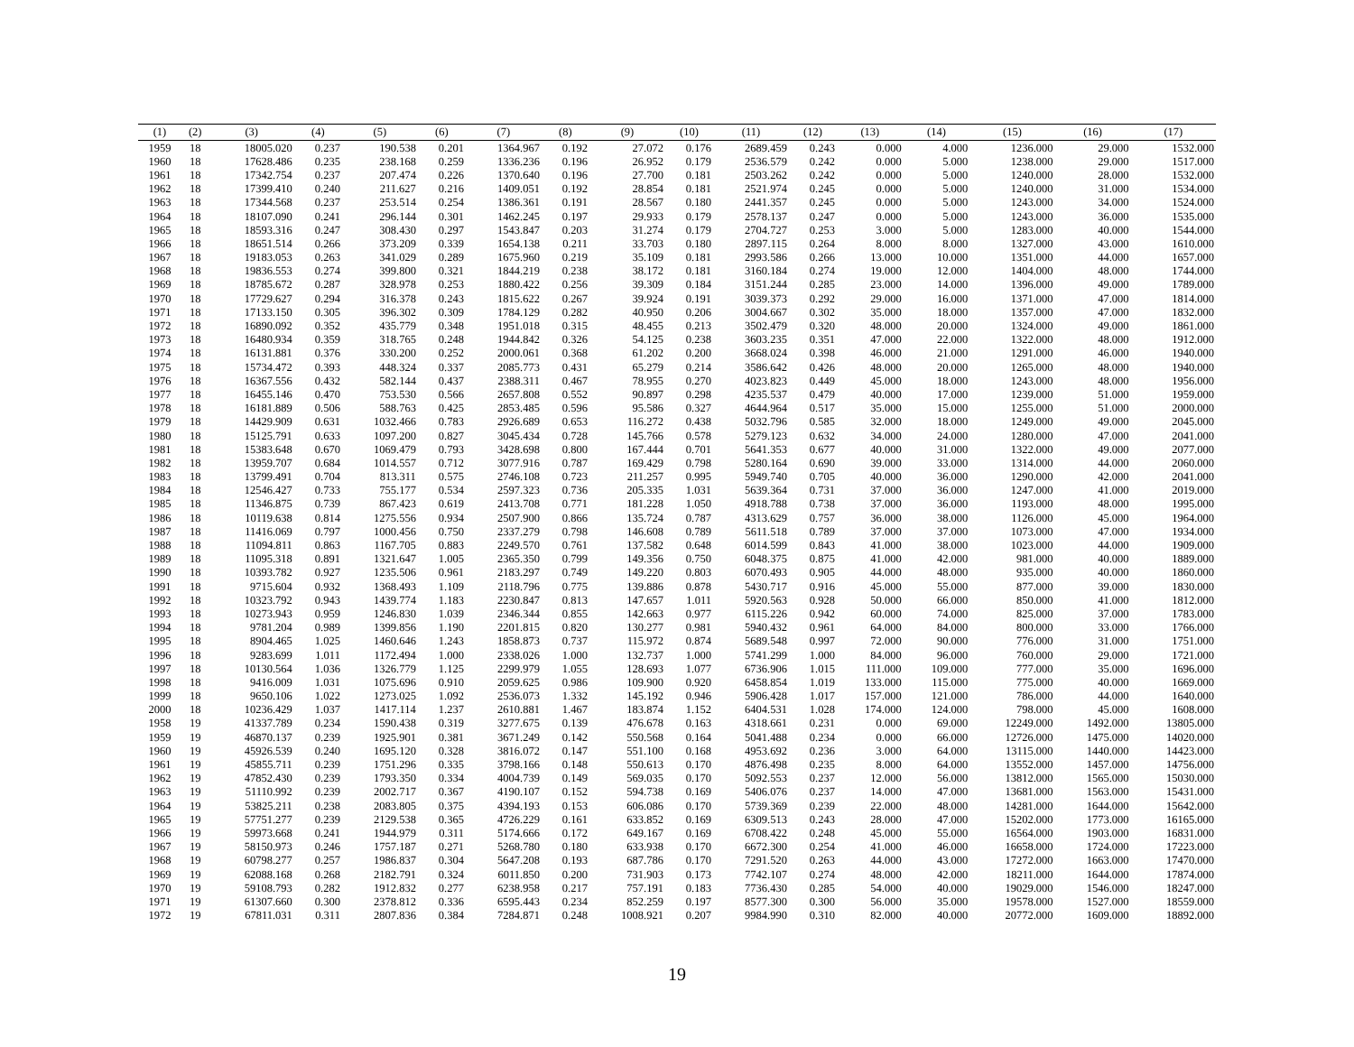| (1) | (2) | (3) | (4) | (5) | (6) | (7) | (8) | (9) | (10) | (11) | (12) | (13) | (14) | (15) | (16) | (17) |
| --- | --- | --- | --- | --- | --- | --- | --- | --- | --- | --- | --- | --- | --- | --- | --- | --- |
| 1959 | 18 | 18005.020 | 0.237 | 190.538 | 0.201 | 1364.967 | 0.192 | 27.072 | 0.176 | 2689.459 | 0.243 | 0.000 | 4.000 | 1236.000 | 29.000 | 1532.000 |
| 1960 | 18 | 17628.486 | 0.235 | 238.168 | 0.259 | 1336.236 | 0.196 | 26.952 | 0.179 | 2536.579 | 0.242 | 0.000 | 5.000 | 1238.000 | 29.000 | 1517.000 |
| 1961 | 18 | 17342.754 | 0.237 | 207.474 | 0.226 | 1370.640 | 0.196 | 27.700 | 0.181 | 2503.262 | 0.242 | 0.000 | 5.000 | 1240.000 | 28.000 | 1532.000 |
| 1962 | 18 | 17399.410 | 0.240 | 211.627 | 0.216 | 1409.051 | 0.192 | 28.854 | 0.181 | 2521.974 | 0.245 | 0.000 | 5.000 | 1240.000 | 31.000 | 1534.000 |
| 1963 | 18 | 17344.568 | 0.237 | 253.514 | 0.254 | 1386.361 | 0.191 | 28.567 | 0.180 | 2441.357 | 0.245 | 0.000 | 5.000 | 1243.000 | 34.000 | 1524.000 |
| 1964 | 18 | 18107.090 | 0.241 | 296.144 | 0.301 | 1462.245 | 0.197 | 29.933 | 0.179 | 2578.137 | 0.247 | 0.000 | 5.000 | 1243.000 | 36.000 | 1535.000 |
| 1965 | 18 | 18593.316 | 0.247 | 308.430 | 0.297 | 1543.847 | 0.203 | 31.274 | 0.179 | 2704.727 | 0.253 | 3.000 | 5.000 | 1283.000 | 40.000 | 1544.000 |
| 1966 | 18 | 18651.514 | 0.266 | 373.209 | 0.339 | 1654.138 | 0.211 | 33.703 | 0.180 | 2897.115 | 0.264 | 8.000 | 8.000 | 1327.000 | 43.000 | 1610.000 |
| 1967 | 18 | 19183.053 | 0.263 | 341.029 | 0.289 | 1675.960 | 0.219 | 35.109 | 0.181 | 2993.586 | 0.266 | 13.000 | 10.000 | 1351.000 | 44.000 | 1657.000 |
| 1968 | 18 | 19836.553 | 0.274 | 399.800 | 0.321 | 1844.219 | 0.238 | 38.172 | 0.181 | 3160.184 | 0.274 | 19.000 | 12.000 | 1404.000 | 48.000 | 1744.000 |
| 1969 | 18 | 18785.672 | 0.287 | 328.978 | 0.253 | 1880.422 | 0.256 | 39.309 | 0.184 | 3151.244 | 0.285 | 23.000 | 14.000 | 1396.000 | 49.000 | 1789.000 |
| 1970 | 18 | 17729.627 | 0.294 | 316.378 | 0.243 | 1815.622 | 0.267 | 39.924 | 0.191 | 3039.373 | 0.292 | 29.000 | 16.000 | 1371.000 | 47.000 | 1814.000 |
| 1971 | 18 | 17133.150 | 0.305 | 396.302 | 0.309 | 1784.129 | 0.282 | 40.950 | 0.206 | 3004.667 | 0.302 | 35.000 | 18.000 | 1357.000 | 47.000 | 1832.000 |
| 1972 | 18 | 16890.092 | 0.352 | 435.779 | 0.348 | 1951.018 | 0.315 | 48.455 | 0.213 | 3502.479 | 0.320 | 48.000 | 20.000 | 1324.000 | 49.000 | 1861.000 |
| 1973 | 18 | 16480.934 | 0.359 | 318.765 | 0.248 | 1944.842 | 0.326 | 54.125 | 0.238 | 3603.235 | 0.351 | 47.000 | 22.000 | 1322.000 | 48.000 | 1912.000 |
| 1974 | 18 | 16131.881 | 0.376 | 330.200 | 0.252 | 2000.061 | 0.368 | 61.202 | 0.200 | 3668.024 | 0.398 | 46.000 | 21.000 | 1291.000 | 46.000 | 1940.000 |
| 1975 | 18 | 15734.472 | 0.393 | 448.324 | 0.337 | 2085.773 | 0.431 | 65.279 | 0.214 | 3586.642 | 0.426 | 48.000 | 20.000 | 1265.000 | 48.000 | 1940.000 |
| 1976 | 18 | 16367.556 | 0.432 | 582.144 | 0.437 | 2388.311 | 0.467 | 78.955 | 0.270 | 4023.823 | 0.449 | 45.000 | 18.000 | 1243.000 | 48.000 | 1956.000 |
| 1977 | 18 | 16455.146 | 0.470 | 753.530 | 0.566 | 2657.808 | 0.552 | 90.897 | 0.298 | 4235.537 | 0.479 | 40.000 | 17.000 | 1239.000 | 51.000 | 1959.000 |
| 1978 | 18 | 16181.889 | 0.506 | 588.763 | 0.425 | 2853.485 | 0.596 | 95.586 | 0.327 | 4644.964 | 0.517 | 35.000 | 15.000 | 1255.000 | 51.000 | 2000.000 |
| 1979 | 18 | 14429.909 | 0.631 | 1032.466 | 0.783 | 2926.689 | 0.653 | 116.272 | 0.438 | 5032.796 | 0.585 | 32.000 | 18.000 | 1249.000 | 49.000 | 2045.000 |
| 1980 | 18 | 15125.791 | 0.633 | 1097.200 | 0.827 | 3045.434 | 0.728 | 145.766 | 0.578 | 5279.123 | 0.632 | 34.000 | 24.000 | 1280.000 | 47.000 | 2041.000 |
| 1981 | 18 | 15383.648 | 0.670 | 1069.479 | 0.793 | 3428.698 | 0.800 | 167.444 | 0.701 | 5641.353 | 0.677 | 40.000 | 31.000 | 1322.000 | 49.000 | 2077.000 |
| 1982 | 18 | 13959.707 | 0.684 | 1014.557 | 0.712 | 3077.916 | 0.787 | 169.429 | 0.798 | 5280.164 | 0.690 | 39.000 | 33.000 | 1314.000 | 44.000 | 2060.000 |
| 1983 | 18 | 13799.491 | 0.704 | 813.311 | 0.575 | 2746.108 | 0.723 | 211.257 | 0.995 | 5949.740 | 0.705 | 40.000 | 36.000 | 1290.000 | 42.000 | 2041.000 |
| 1984 | 18 | 12546.427 | 0.733 | 755.177 | 0.534 | 2597.323 | 0.736 | 205.335 | 1.031 | 5639.364 | 0.731 | 37.000 | 36.000 | 1247.000 | 41.000 | 2019.000 |
| 1985 | 18 | 11346.875 | 0.739 | 867.423 | 0.619 | 2413.708 | 0.771 | 181.228 | 1.050 | 4918.788 | 0.738 | 37.000 | 36.000 | 1193.000 | 48.000 | 1995.000 |
| 1986 | 18 | 10119.638 | 0.814 | 1275.556 | 0.934 | 2507.900 | 0.866 | 135.724 | 0.787 | 4313.629 | 0.757 | 36.000 | 38.000 | 1126.000 | 45.000 | 1964.000 |
| 1987 | 18 | 11416.069 | 0.797 | 1000.456 | 0.750 | 2337.279 | 0.798 | 146.608 | 0.789 | 5611.518 | 0.789 | 37.000 | 37.000 | 1073.000 | 47.000 | 1934.000 |
| 1988 | 18 | 11094.811 | 0.863 | 1167.705 | 0.883 | 2249.570 | 0.761 | 137.582 | 0.648 | 6014.599 | 0.843 | 41.000 | 38.000 | 1023.000 | 44.000 | 1909.000 |
| 1989 | 18 | 11095.318 | 0.891 | 1321.647 | 1.005 | 2365.350 | 0.799 | 149.356 | 0.750 | 6048.375 | 0.875 | 41.000 | 42.000 | 981.000 | 40.000 | 1889.000 |
| 1990 | 18 | 10393.782 | 0.927 | 1235.506 | 0.961 | 2183.297 | 0.749 | 149.220 | 0.803 | 6070.493 | 0.905 | 44.000 | 48.000 | 935.000 | 40.000 | 1860.000 |
| 1991 | 18 | 9715.604 | 0.932 | 1368.493 | 1.109 | 2118.796 | 0.775 | 139.886 | 0.878 | 5430.717 | 0.916 | 45.000 | 55.000 | 877.000 | 39.000 | 1830.000 |
| 1992 | 18 | 10323.792 | 0.943 | 1439.774 | 1.183 | 2230.847 | 0.813 | 147.657 | 1.011 | 5920.563 | 0.928 | 50.000 | 66.000 | 850.000 | 41.000 | 1812.000 |
| 1993 | 18 | 10273.943 | 0.959 | 1246.830 | 1.039 | 2346.344 | 0.855 | 142.663 | 0.977 | 6115.226 | 0.942 | 60.000 | 74.000 | 825.000 | 37.000 | 1783.000 |
| 1994 | 18 | 9781.204 | 0.989 | 1399.856 | 1.190 | 2201.815 | 0.820 | 130.277 | 0.981 | 5940.432 | 0.961 | 64.000 | 84.000 | 800.000 | 33.000 | 1766.000 |
| 1995 | 18 | 8904.465 | 1.025 | 1460.646 | 1.243 | 1858.873 | 0.737 | 115.972 | 0.874 | 5689.548 | 0.997 | 72.000 | 90.000 | 776.000 | 31.000 | 1751.000 |
| 1996 | 18 | 9283.699 | 1.011 | 1172.494 | 1.000 | 2338.026 | 1.000 | 132.737 | 1.000 | 5741.299 | 1.000 | 84.000 | 96.000 | 760.000 | 29.000 | 1721.000 |
| 1997 | 18 | 10130.564 | 1.036 | 1326.779 | 1.125 | 2299.979 | 1.055 | 128.693 | 1.077 | 6736.906 | 1.015 | 111.000 | 109.000 | 777.000 | 35.000 | 1696.000 |
| 1998 | 18 | 9416.009 | 1.031 | 1075.696 | 0.910 | 2059.625 | 0.986 | 109.900 | 0.920 | 6458.854 | 1.019 | 133.000 | 115.000 | 775.000 | 40.000 | 1669.000 |
| 1999 | 18 | 9650.106 | 1.022 | 1273.025 | 1.092 | 2536.073 | 1.332 | 145.192 | 0.946 | 5906.428 | 1.017 | 157.000 | 121.000 | 786.000 | 44.000 | 1640.000 |
| 2000 | 18 | 10236.429 | 1.037 | 1417.114 | 1.237 | 2610.881 | 1.467 | 183.874 | 1.152 | 6404.531 | 1.028 | 174.000 | 124.000 | 798.000 | 45.000 | 1608.000 |
| 1958 | 19 | 41337.789 | 0.234 | 1590.438 | 0.319 | 3277.675 | 0.139 | 476.678 | 0.163 | 4318.661 | 0.231 | 0.000 | 69.000 | 12249.000 | 1492.000 | 13805.000 |
| 1959 | 19 | 46870.137 | 0.239 | 1925.901 | 0.381 | 3671.249 | 0.142 | 550.568 | 0.164 | 5041.488 | 0.234 | 0.000 | 66.000 | 12726.000 | 1475.000 | 14020.000 |
| 1960 | 19 | 45926.539 | 0.240 | 1695.120 | 0.328 | 3816.072 | 0.147 | 551.100 | 0.168 | 4953.692 | 0.236 | 3.000 | 64.000 | 13115.000 | 1440.000 | 14423.000 |
| 1961 | 19 | 45855.711 | 0.239 | 1751.296 | 0.335 | 3798.166 | 0.148 | 550.613 | 0.170 | 4876.498 | 0.235 | 8.000 | 64.000 | 13552.000 | 1457.000 | 14756.000 |
| 1962 | 19 | 47852.430 | 0.239 | 1793.350 | 0.334 | 4004.739 | 0.149 | 569.035 | 0.170 | 5092.553 | 0.237 | 12.000 | 56.000 | 13812.000 | 1565.000 | 15030.000 |
| 1963 | 19 | 51110.992 | 0.239 | 2002.717 | 0.367 | 4190.107 | 0.152 | 594.738 | 0.169 | 5406.076 | 0.237 | 14.000 | 47.000 | 13681.000 | 1563.000 | 15431.000 |
| 1964 | 19 | 53825.211 | 0.238 | 2083.805 | 0.375 | 4394.193 | 0.153 | 606.086 | 0.170 | 5739.369 | 0.239 | 22.000 | 48.000 | 14281.000 | 1644.000 | 15642.000 |
| 1965 | 19 | 57751.277 | 0.239 | 2129.538 | 0.365 | 4726.229 | 0.161 | 633.852 | 0.169 | 6309.513 | 0.243 | 28.000 | 47.000 | 15202.000 | 1773.000 | 16165.000 |
| 1966 | 19 | 59973.668 | 0.241 | 1944.979 | 0.311 | 5174.666 | 0.172 | 649.167 | 0.169 | 6708.422 | 0.248 | 45.000 | 55.000 | 16564.000 | 1903.000 | 16831.000 |
| 1967 | 19 | 58150.973 | 0.246 | 1757.187 | 0.271 | 5268.780 | 0.180 | 633.938 | 0.170 | 6672.300 | 0.254 | 41.000 | 46.000 | 16658.000 | 1724.000 | 17223.000 |
| 1968 | 19 | 60798.277 | 0.257 | 1986.837 | 0.304 | 5647.208 | 0.193 | 687.786 | 0.170 | 7291.520 | 0.263 | 44.000 | 43.000 | 17272.000 | 1663.000 | 17470.000 |
| 1969 | 19 | 62088.168 | 0.268 | 2182.791 | 0.324 | 6011.850 | 0.200 | 731.903 | 0.173 | 7742.107 | 0.274 | 48.000 | 42.000 | 18211.000 | 1644.000 | 17874.000 |
| 1970 | 19 | 59108.793 | 0.282 | 1912.832 | 0.277 | 6238.958 | 0.217 | 757.191 | 0.183 | 7736.430 | 0.285 | 54.000 | 40.000 | 19029.000 | 1546.000 | 18247.000 |
| 1971 | 19 | 61307.660 | 0.300 | 2378.812 | 0.336 | 6595.443 | 0.234 | 852.259 | 0.197 | 8577.300 | 0.300 | 56.000 | 35.000 | 19578.000 | 1527.000 | 18559.000 |
| 1972 | 19 | 67811.031 | 0.311 | 2807.836 | 0.384 | 7284.871 | 0.248 | 1008.921 | 0.207 | 9984.990 | 0.310 | 82.000 | 40.000 | 20772.000 | 1609.000 | 18892.000 |
19